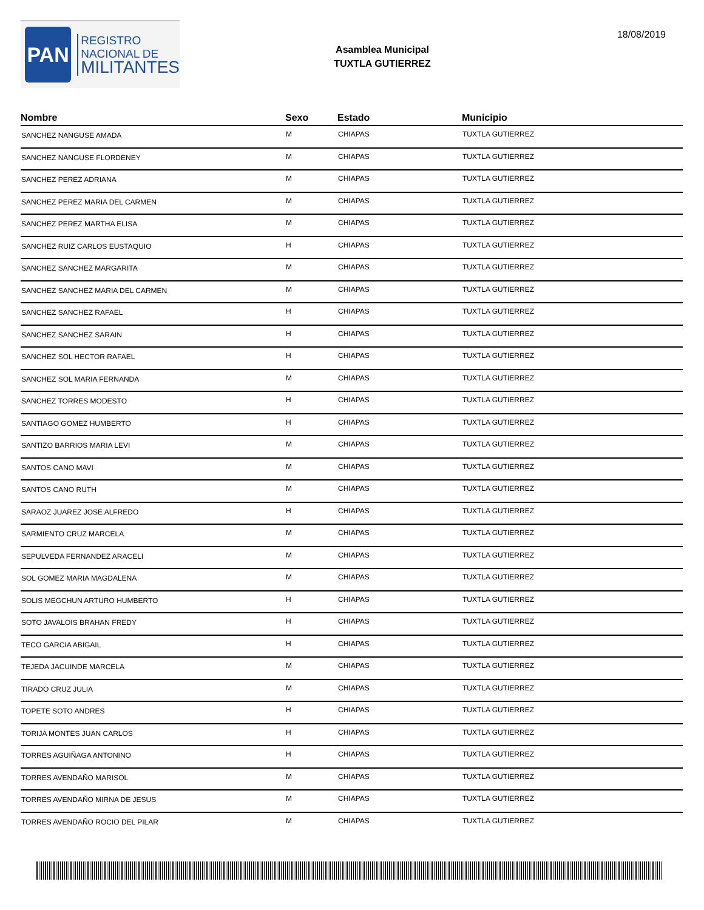PAN
REGISTRO
NACIONAL DE
MILITANTES
Asamblea Municipal
TUXTLA GUTIERREZ
18/08/2019
| Nombre | Sexo | Estado | Municipio |
| --- | --- | --- | --- |
| SANCHEZ NANGUSE AMADA | M | CHIAPAS | TUXTLA GUTIERREZ |
| SANCHEZ NANGUSE FLORDENEY | M | CHIAPAS | TUXTLA GUTIERREZ |
| SANCHEZ PEREZ ADRIANA | M | CHIAPAS | TUXTLA GUTIERREZ |
| SANCHEZ PEREZ MARIA DEL CARMEN | M | CHIAPAS | TUXTLA GUTIERREZ |
| SANCHEZ PEREZ MARTHA ELISA | M | CHIAPAS | TUXTLA GUTIERREZ |
| SANCHEZ RUIZ CARLOS EUSTAQUIO | H | CHIAPAS | TUXTLA GUTIERREZ |
| SANCHEZ SANCHEZ MARGARITA | M | CHIAPAS | TUXTLA GUTIERREZ |
| SANCHEZ SANCHEZ MARIA DEL CARMEN | M | CHIAPAS | TUXTLA GUTIERREZ |
| SANCHEZ SANCHEZ RAFAEL | H | CHIAPAS | TUXTLA GUTIERREZ |
| SANCHEZ SANCHEZ SARAIN | H | CHIAPAS | TUXTLA GUTIERREZ |
| SANCHEZ SOL HECTOR RAFAEL | H | CHIAPAS | TUXTLA GUTIERREZ |
| SANCHEZ SOL MARIA FERNANDA | M | CHIAPAS | TUXTLA GUTIERREZ |
| SANCHEZ TORRES MODESTO | H | CHIAPAS | TUXTLA GUTIERREZ |
| SANTIAGO GOMEZ HUMBERTO | H | CHIAPAS | TUXTLA GUTIERREZ |
| SANTIZO BARRIOS MARIA LEVI | M | CHIAPAS | TUXTLA GUTIERREZ |
| SANTOS CANO MAVI | M | CHIAPAS | TUXTLA GUTIERREZ |
| SANTOS CANO RUTH | M | CHIAPAS | TUXTLA GUTIERREZ |
| SARAOZ JUAREZ JOSE ALFREDO | H | CHIAPAS | TUXTLA GUTIERREZ |
| SARMIENTO CRUZ MARCELA | M | CHIAPAS | TUXTLA GUTIERREZ |
| SEPULVEDA FERNANDEZ ARACELI | M | CHIAPAS | TUXTLA GUTIERREZ |
| SOL GOMEZ MARIA MAGDALENA | M | CHIAPAS | TUXTLA GUTIERREZ |
| SOLIS MEGCHUN ARTURO HUMBERTO | H | CHIAPAS | TUXTLA GUTIERREZ |
| SOTO JAVALOIS BRAHAN FREDY | H | CHIAPAS | TUXTLA GUTIERREZ |
| TECO GARCIA ABIGAIL | H | CHIAPAS | TUXTLA GUTIERREZ |
| TEJEDA JACUINDE MARCELA | M | CHIAPAS | TUXTLA GUTIERREZ |
| TIRADO CRUZ JULIA | M | CHIAPAS | TUXTLA GUTIERREZ |
| TOPETE SOTO ANDRES | H | CHIAPAS | TUXTLA GUTIERREZ |
| TORIJA MONTES JUAN CARLOS | H | CHIAPAS | TUXTLA GUTIERREZ |
| TORRES AGUIÑAGA ANTONINO | H | CHIAPAS | TUXTLA GUTIERREZ |
| TORRES AVENDAÑO MARISOL | M | CHIAPAS | TUXTLA GUTIERREZ |
| TORRES AVENDAÑO MIRNA DE JESUS | M | CHIAPAS | TUXTLA GUTIERREZ |
| TORRES AVENDAÑO ROCIO DEL PILAR | M | CHIAPAS | TUXTLA GUTIERREZ |